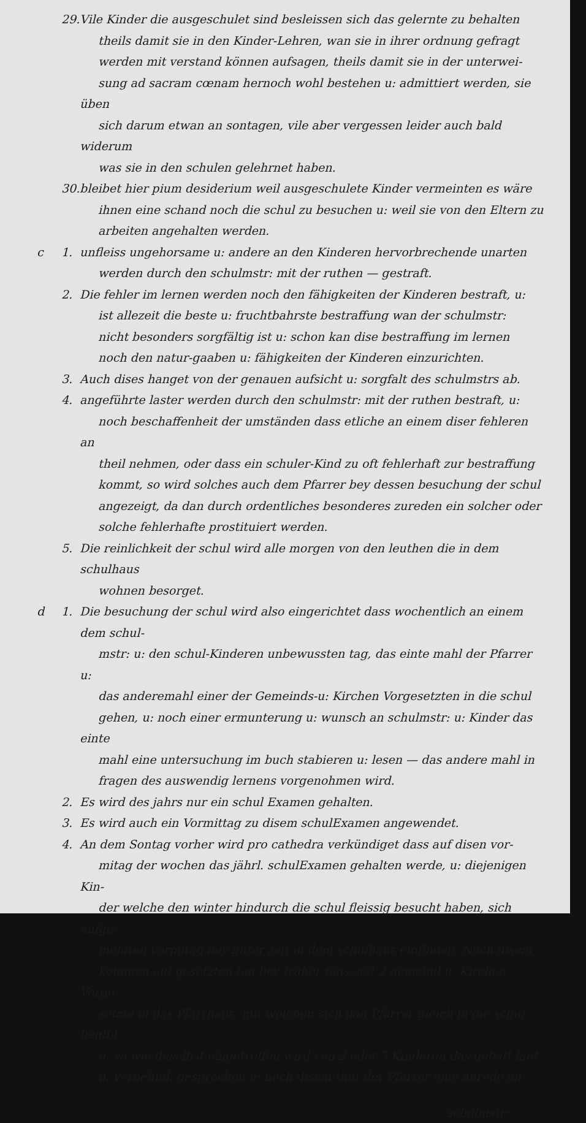29.
Vile Kinder die ausgeschulet sind besleissen sich das gelernte zu behalten
theils damit sie in den Kinder-Lehren, wan sie in ihrer ordnung gefragt
werden mit verstand können aufsagen, theils damit sie in der unterwei-
sung ad sacram cœnam hernoch wohl bestehen u: admittiert werden, sie üben
sich darum etwan an sontagen, vile aber vergessen leider auch bald widerum
was sie in den schulen gelehrnet haben.
30.
bleibet hier pium desiderium weil ausgeschulete Kinder vermeinten es wäre
ihnen eine schand noch die schul zu besuchen u: weil sie von den Eltern zu
arbeiten angehalten werden.
c 1. unfleiss ungehorsame u: andere an den Kinderen hervorbrechende unarten
werden durch den schulmstr: mit der ruthen — gestraft.
2. Die fehler im lernen werden noch den fähigkeiten der Kinderen bestraft, u:
ist allezeit die beste u: fruchtbahrste bestraffung wan der schulmstr:
nicht besonders sorgfältig ist u: schon kan dise bestraffung im lernen
noch den natur-gaaben u: fähigkeiten der Kinderen einzurichten.
3. Auch dises hanget von der genauen aufsicht u: sorgfalt des schulmstrs ab.
4. angeführte laster werden durch den schulmstr: mit der ruthen bestraft, u:
noch beschaffenheit der umständen dass etliche an einem diser fehleren an
theil nehmen, oder dass ein schuler-Kind zu oft fehlerhaft zur bestraffung
kommt, so wird solches auch dem Pfarrer bey dessen besuchung der schul
angezeigt, da dan durch ordentliches besonderes zureden ein solcher oder
solche fehlerhafte prostituiert werden.
5. Die reinlichkeit der schul wird alle morgen von den leuthen die in dem schulhaus
wohnen besorget.
d 1. Die besuchung der schul wird also eingerichtet dass wochentlich an einem dem schul-
mstr: u: den schul-Kinderen unbewussten tag, das einte mahl der Pfarrer u:
das anderemahl einer der Gemeinds-u: Kirchen Vorgesetzten in die schul
gehen, u: noch einer ermunterung u: wunsch an schulmstr: u: Kinder das einte
mahl eine untersuchung im buch stabieren u: lesen — das andere mahl in
fragen des auswendig lernens vorgenohmen wird.
2. Es wird des jahrs nur ein schul Examen gehalten.
3. Es wird auch ein Vormittag zu disem schulExamen angewendet.
4. An dem Sontag vorher wird pro cathedra verkündiget dass auf disen vor-
mitag der wochen das jährl. schulExamen gehalten werde, u: diejenigen Kin-
der welche den winter hindurch die schul fleissig besucht haben, sich aufge-
meldten vormitag bey guter zeit in dem schulhaus einfinden. Noch disem
kommen auf gesetzten tag bey früher tags-zeit 2 gemeind u: Kirchen Vorge-
setzte in das Pfarrhaus, mit welchen sich dan Pfarrer gleich in die schul begibt,
u: so wie daselbst eingetroffen wird von 2 oder 3 Kinderen das gebätt laut
u: vernehml. gesprochen u: noch disem thut der Pfarrer eine anrede an
schulmstr: